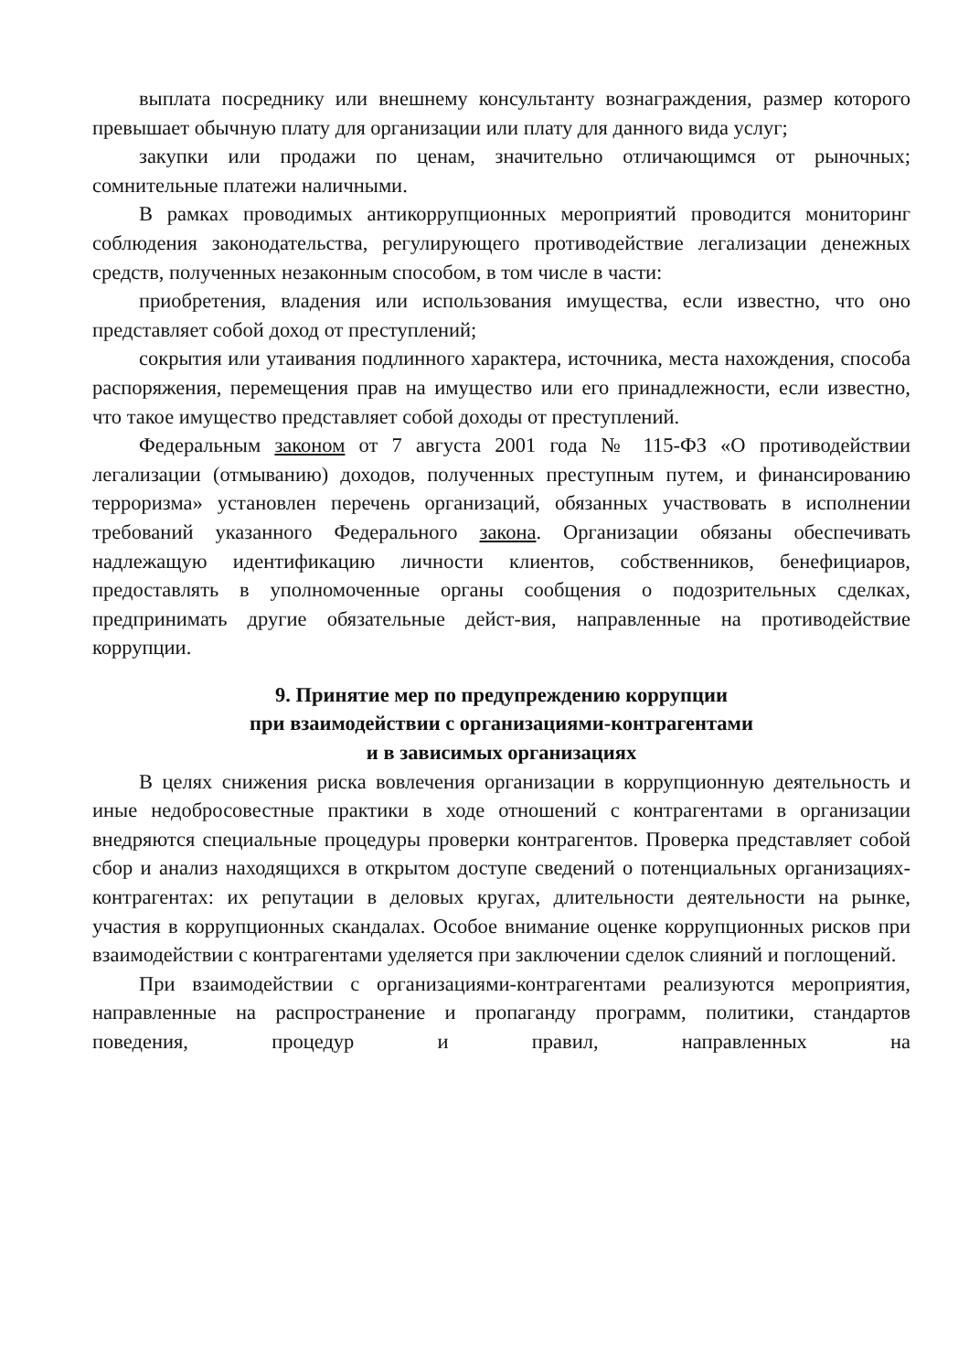выплата посреднику или внешнему консультанту вознаграждения, размер которого превышает обычную плату для организации или плату для данного вида услуг;
закупки или продажи по ценам, значительно отличающимся от рыночных; сомнительные платежи наличными.
В рамках проводимых антикоррупционных мероприятий проводится мониторинг соблюдения законодательства, регулирующего противодействие легализации денежных средств, полученных незаконным способом, в том числе в части:
приобретения, владения или использования имущества, если известно, что оно представляет собой доход от преступлений;
сокрытия или утаивания подлинного характера, источника, места нахождения, способа распоряжения, перемещения прав на имущество или его принадлежности, если известно, что такое имущество представляет собой доходы от преступлений.
Федеральным законом от 7 августа 2001 года № 115-ФЗ «О противодействии легализации (отмыванию) доходов, полученных преступным путем, и финансированию терроризма» установлен перечень организаций, обязанных участвовать в исполнении требований указанного Федерального закона. Организации обязаны обеспечивать надлежащую идентификацию личности клиентов, собственников, бенефициаров, предоставлять в уполномоченные органы сообщения о подозрительных сделках, предпринимать другие обязательные дейст-вия, направленные на противодействие коррупции.
9. Принятие мер по предупреждению коррупции
при взаимодействии с организациями-контрагентами
и в зависимых организациях
В целях снижения риска вовлечения организации в коррупционную деятельность и иные недобросовестные практики в ходе отношений с контрагентами в организации внедряются специальные процедуры проверки контрагентов. Проверка представляет собой сбор и анализ находящихся в открытом доступе сведений о потенциальных организациях- контрагентах: их репутации в деловых кругах, длительности деятельности на рынке, участия в коррупционных скандалах. Особое внимание оценке коррупционных рисков при взаимодействии с контрагентами уделяется при заключении сделок слияний и поглощений.
При взаимодействии с организациями-контрагентами реализуются мероприятия, направленные на распространение и пропаганду программ, политики, стандартов поведения, процедур и правил, направленных на